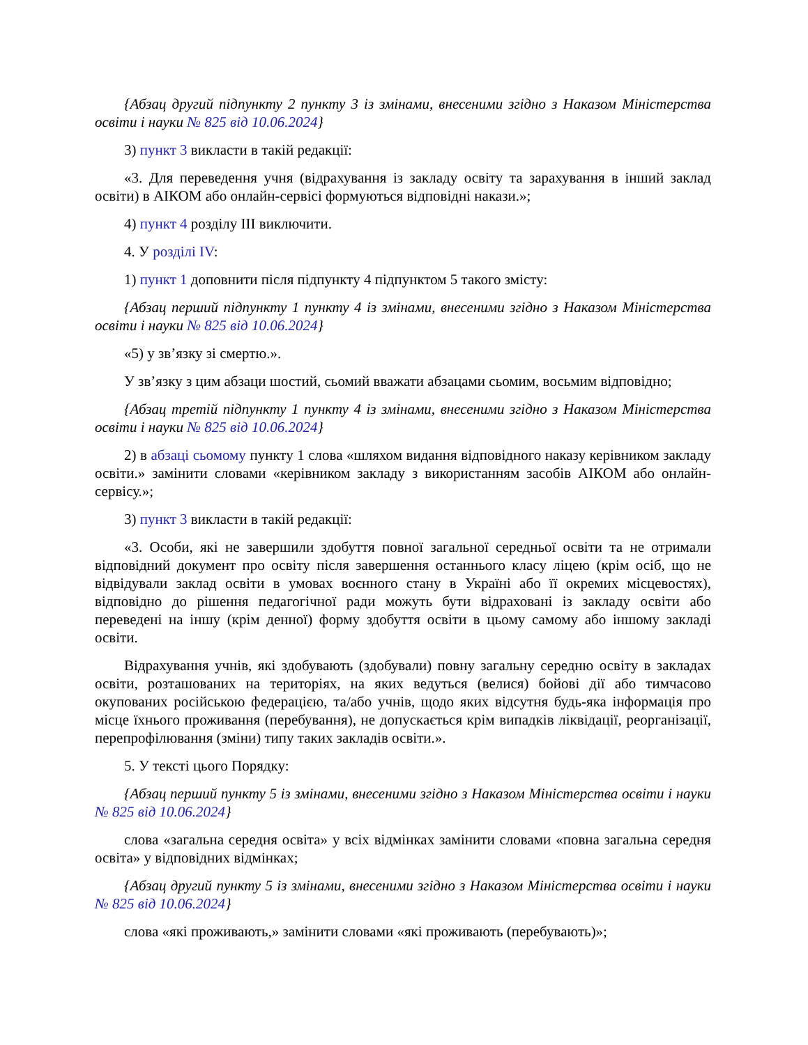{Абзац другий підпункту 2 пункту 3 із змінами, внесеними згідно з Наказом Міністерства освіти і науки № 825 від 10.06.2024}
3) пункт 3 викласти в такій редакції:
«3. Для переведення учня (відрахування із закладу освіту та зарахування в інший заклад освіти) в АІКОМ або онлайн-сервісі формуються відповідні накази.»;
4) пункт 4 розділу III виключити.
4. У розділі IV:
1) пункт 1 доповнити після підпункту 4 підпунктом 5 такого змісту:
{Абзац перший підпункту 1 пункту 4 із змінами, внесеними згідно з Наказом Міністерства освіти і науки № 825 від 10.06.2024}
«5) у зв’язку зі смертю.».
У зв’язку з цим абзаци шостий, сьомий вважати абзацами сьомим, восьмим відповідно;
{Абзац третій підпункту 1 пункту 4 із змінами, внесеними згідно з Наказом Міністерства освіти і науки № 825 від 10.06.2024}
2) в абзаці сьомому пункту 1 слова «шляхом видання відповідного наказу керівником закладу освіти.» замінити словами «керівником закладу з використанням засобів АІКОМ або онлайн-сервісу.»;
3) пункт 3 викласти в такій редакції:
«3. Особи, які не завершили здобуття повної загальної середньої освіти та не отримали відповідний документ про освіту після завершення останнього класу ліцею (крім осіб, що не відвідували заклад освіти в умовах воєнного стану в Україні або її окремих місцевостях), відповідно до рішення педагогічної ради можуть бути відраховані із закладу освіти або переведені на іншу (крім денної) форму здобуття освіти в цьому самому або іншому закладі освіти.
Відрахування учнів, які здобувають (здобували) повну загальну середню освіту в закладах освіти, розташованих на територіях, на яких ведуться (велися) бойові дії або тимчасово окупованих російською федерацією, та/або учнів, щодо яких відсутня будь-яка інформація про місце їхнього проживання (перебування), не допускається крім випадків ліквідації, реорганізації, перепрофілювання (зміни) типу таких закладів освіти.».
5. У тексті цього Порядку:
{Абзац перший пункту 5 із змінами, внесеними згідно з Наказом Міністерства освіти і науки № 825 від 10.06.2024}
слова «загальна середня освіта» у всіх відмінках замінити словами «повна загальна середня освіта» у відповідних відмінках;
{Абзац другий пункту 5 із змінами, внесеними згідно з Наказом Міністерства освіти і науки № 825 від 10.06.2024}
слова «які проживають,» замінити словами «які проживають (перебувають)»;